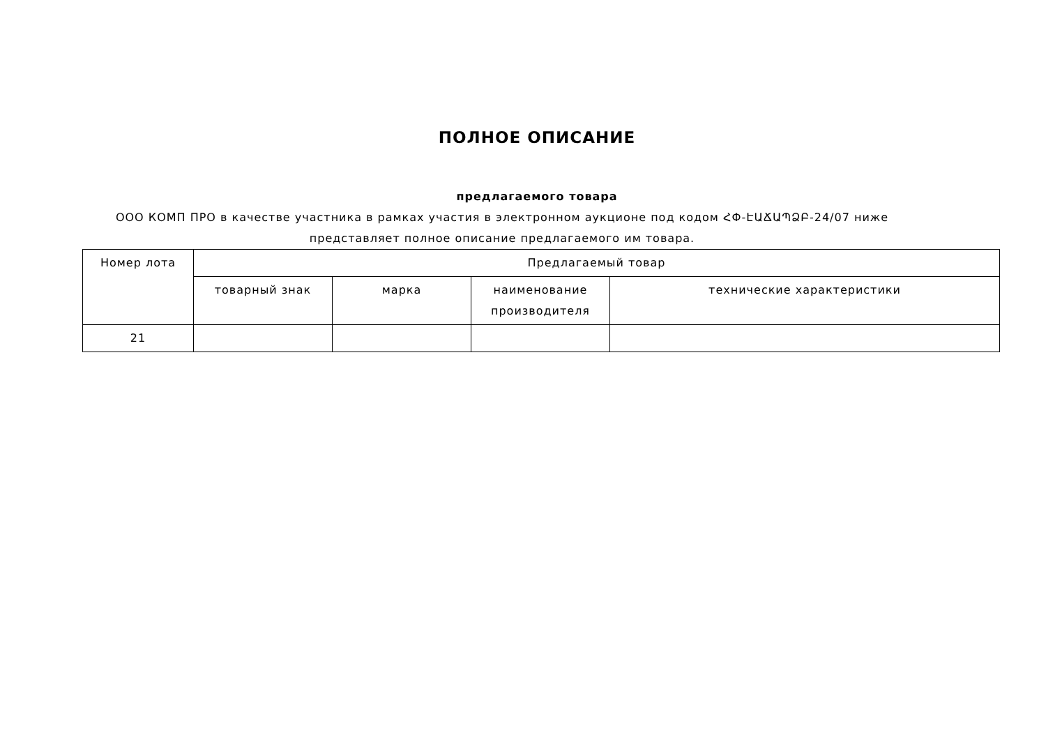ПОЛНОЕ ОПИСАНИЕ
предлагаемого товара
ООО КОМП ПРО в качестве участника в рамках участия в электронном аукционе под кодом ՀՓ-ԷԱՃԱՊՁԲ-24/07 ниже представляет полное описание предлагаемого им товара.
| Номер лота | Предлагаемый товар | | | |
| --- | --- | --- | --- | --- |
| | товарный знак | марка | наименование производителя | технические характеристики |
| 21 | | | | |